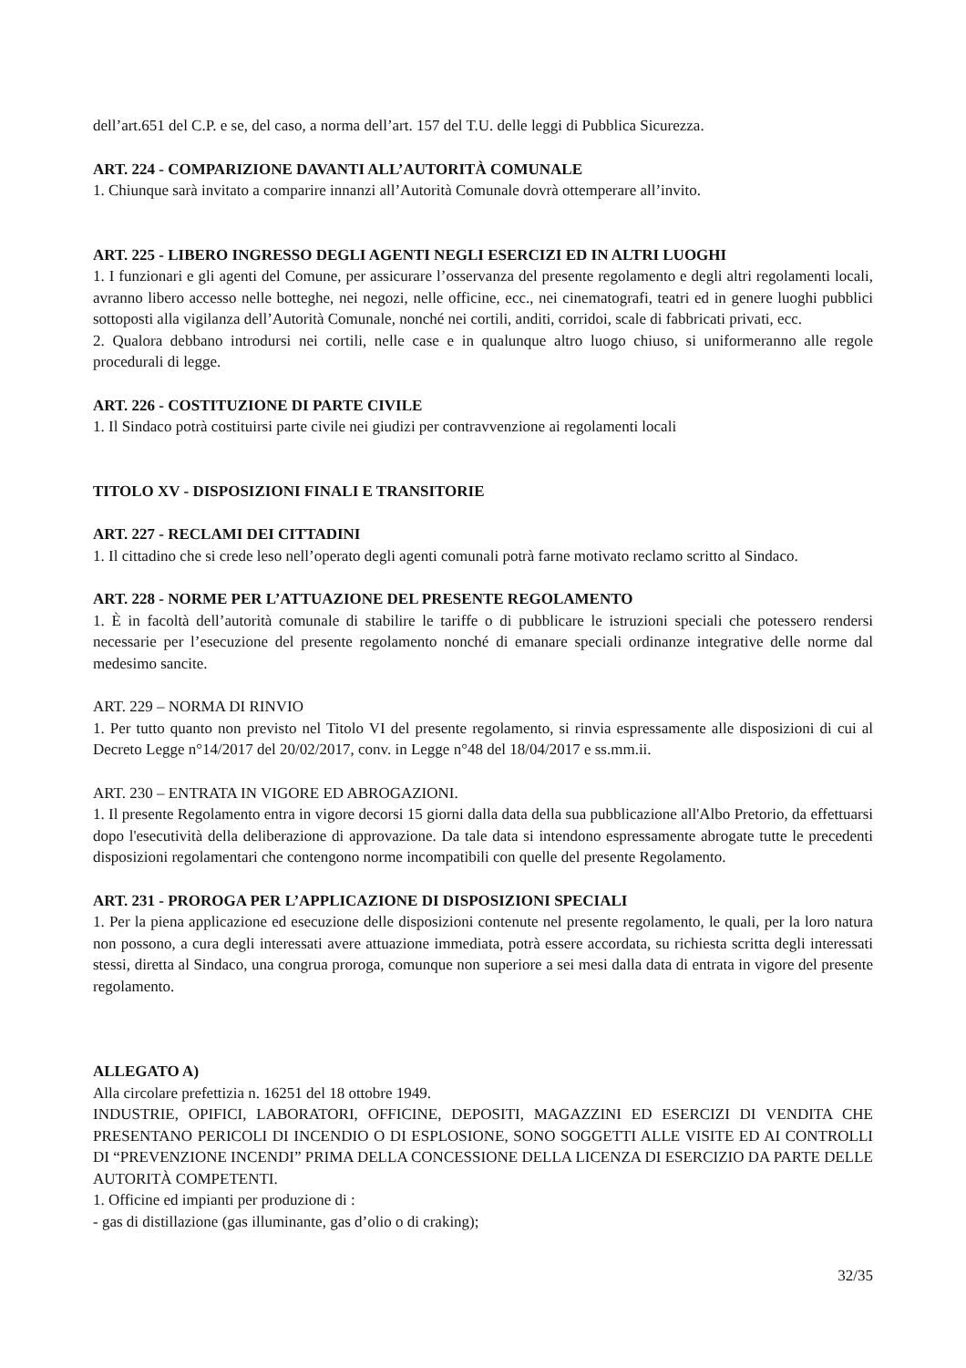dell’art.651 del C.P. e se, del caso, a norma dell’art. 157 del T.U. delle leggi di Pubblica Sicurezza.
ART. 224 - COMPARIZIONE DAVANTI ALL’AUTORITÀ COMUNALE
1. Chiunque sarà invitato a comparire innanzi all’Autorità Comunale dovrà ottemperare all’invito.
ART. 225 - LIBERO INGRESSO DEGLI AGENTI NEGLI ESERCIZI ED IN ALTRI LUOGHI
1. I funzionari e gli agenti del Comune, per assicurare l’osservanza del presente regolamento e degli altri regolamenti locali, avranno libero accesso nelle botteghe, nei negozi, nelle officine, ecc., nei cinematografi, teatri ed in genere luoghi pubblici sottoposti alla vigilanza dell’Autorità Comunale, nonché nei cortili, anditi, corridoi, scale di fabbricati privati, ecc.
2. Qualora debbano introdursi nei cortili, nelle case e in qualunque altro luogo chiuso, si uniformeranno alle regole procedurali di legge.
ART. 226 - COSTITUZIONE DI PARTE CIVILE
1. Il Sindaco potrà costituirsi parte civile nei giudizi per contravvenzione ai regolamenti locali
TITOLO XV - DISPOSIZIONI FINALI E TRANSITORIE
ART. 227 - RECLAMI DEI CITTADINI
1. Il cittadino che si crede leso nell’operato degli agenti comunali potrà farne motivato reclamo scritto al Sindaco.
ART. 228 - NORME PER L’ATTUAZIONE DEL PRESENTE REGOLAMENTO
1. È in facoltà dell’autorità comunale di stabilire le tariffe o di pubblicare le istruzioni speciali che potessero rendersi necessarie per l’esecuzione del presente regolamento nonché di emanare speciali ordinanze integrative delle norme dal medesimo sancite.
ART. 229 – NORMA DI RINVIO
1. Per tutto quanto non previsto nel Titolo VI del presente regolamento, si rinvia espressamente alle disposizioni di cui al Decreto Legge n°14/2017 del 20/02/2017, conv. in Legge n°48 del 18/04/2017 e ss.mm.ii.
ART. 230 – ENTRATA IN VIGORE ED ABROGAZIONI.
1. Il presente Regolamento entra in vigore decorsi 15 giorni dalla data della sua pubblicazione all'Albo Pretorio, da effettuarsi dopo l'esecutività della deliberazione di approvazione. Da tale data si intendono espressamente abrogate tutte le precedenti disposizioni regolamentari che contengono norme incompatibili con quelle del presente Regolamento.
ART. 231 - PROROGA PER L’APPLICAZIONE DI DISPOSIZIONI SPECIALI
1. Per la piena applicazione ed esecuzione delle disposizioni contenute nel presente regolamento, le quali, per la loro natura non possono, a cura degli interessati avere attuazione immediata, potrà essere accordata, su richiesta scritta degli interessati stessi, diretta al Sindaco, una congrua proroga, comunque non superiore a sei mesi dalla data di entrata in vigore del presente regolamento.
ALLEGATO A)
Alla circolare prefettizia n. 16251 del 18 ottobre 1949.
INDUSTRIE, OPIFICI, LABORATORI, OFFICINE, DEPOSITI, MAGAZZINI ED ESERCIZI DI VENDITA CHE PRESENTANO PERICOLI DI INCENDIO O DI ESPLOSIONE, SONO SOGGETTI ALLE VISITE ED AI CONTROLLI DI “PREVENZIONE INCENDI” PRIMA DELLA CONCESSIONE DELLA LICENZA DI ESERCIZIO DA PARTE DELLE AUTORITÀ COMPETENTI.
1. Officine ed impianti per produzione di :
- gas di distillazione (gas illuminante, gas d’olio o di craking);
32/35